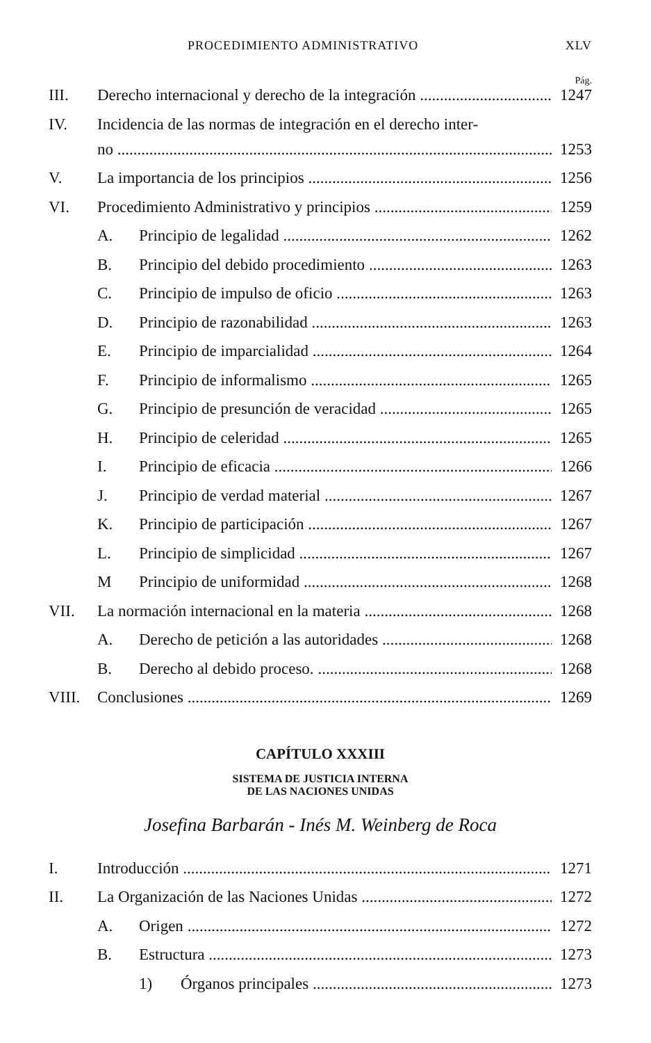PROCEDIMIENTO ADMINISTRATIVO XLV
Pág.
III. Derecho internacional y derecho de la integración 1247
IV. Incidencia de las normas de integración en el derecho inter-
no 1253
V. La importancia de los principios 1256
VI. Procedimiento Administrativo y principios 1259
A. Principio de legalidad 1262
B. Principio del debido procedimiento 1263
C. Principio de impulso de oficio 1263
D. Principio de razonabilidad 1263
E. Principio de imparcialidad 1264
F. Principio de informalismo 1265
G. Principio de presunción de veracidad 1265
H. Principio de celeridad 1265
I. Principio de eficacia 1266
J. Principio de verdad material 1267
K. Principio de participación 1267
L. Principio de simplicidad 1267
M Principio de uniformidad 1268
VII. La normación internacional en la materia 1268
A. Derecho de petición a las autoridades 1268
B. Derecho al debido proceso. 1268
VIII. Conclusiones 1269
CAPÍTULO XXXIII
SISTEMA DE JUSTICIA INTERNA
DE LAS NACIONES UNIDAS
Josefina Barbarán - Inés M. Weinberg de Roca
I. Introducción 1271
II. La Organización de las Naciones Unidas 1272
A. Origen 1272
B. Estructura 1273
1) Órganos principales 1273